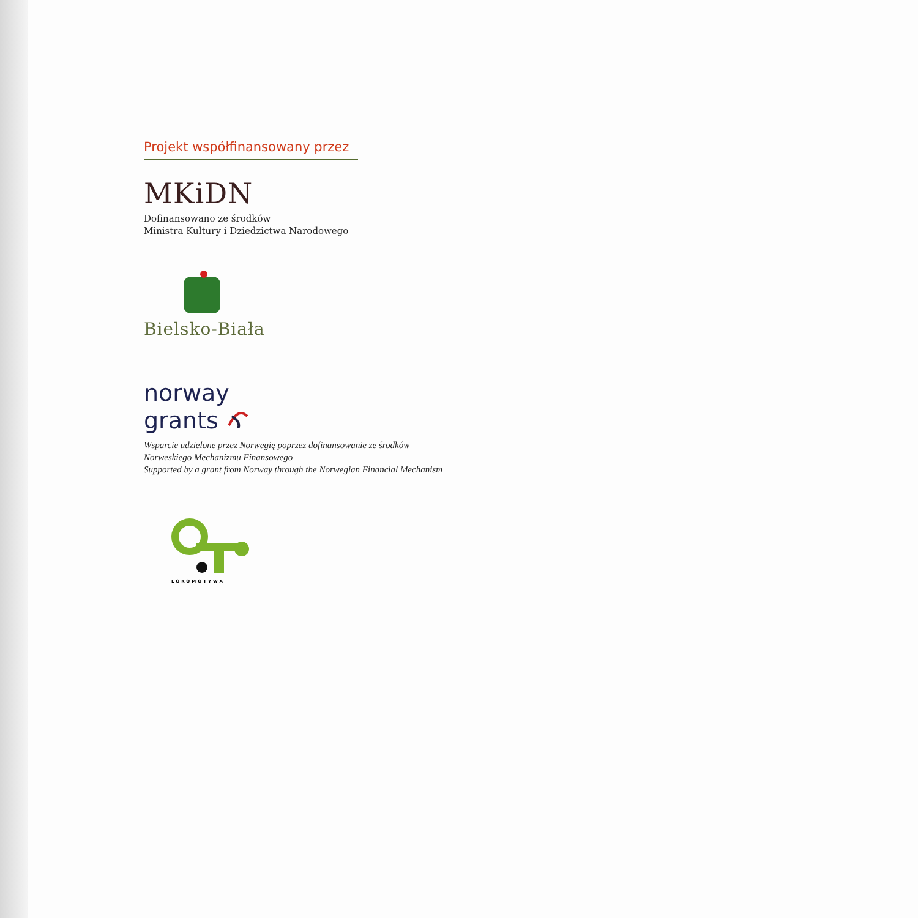Projekt współfinansowany przez
MKiDN
Dofinansowano ze środków
Ministra Kultury i Dziedzictwa Narodowego
Bielsko-Biała
norway
grants
Wsparcie udzielone przez Norwegię poprzez dofinansowanie ze środków
Norweskiego Mechanizmu Finansowego
Supported by a grant from Norway through the Norwegian Financial Mechanism
LOKOMOTYWA